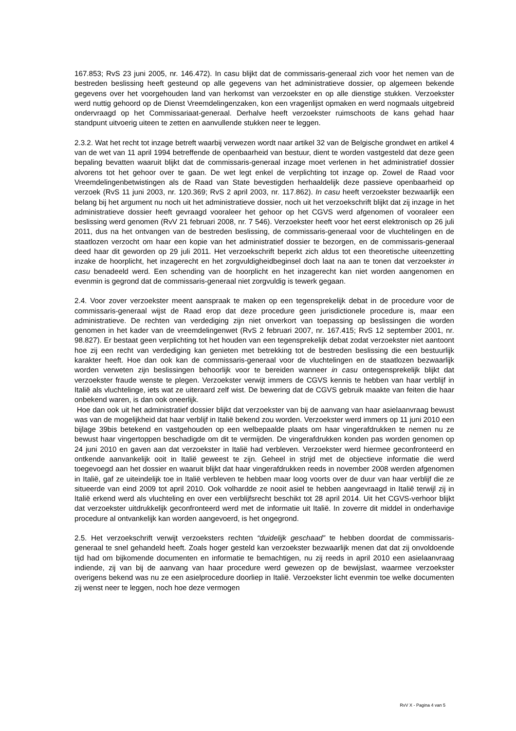167.853; RvS 23 juni 2005, nr. 146.472). In casu blijkt dat de commissaris-generaal zich voor het nemen van de bestreden beslissing heeft gesteund op alle gegevens van het administratieve dossier, op algemeen bekende gegevens over het voorgehouden land van herkomst van verzoekster en op alle dienstige stukken. Verzoekster werd nuttig gehoord op de Dienst Vreemdelingenzaken, kon een vragenlijst opmaken en werd nogmaals uitgebreid ondervraagd op het Commissariaat-generaal. Derhalve heeft verzoekster ruimschoots de kans gehad haar standpunt uitvoerig uiteen te zetten en aanvullende stukken neer te leggen.
2.3.2. Wat het recht tot inzage betreft waarbij verwezen wordt naar artikel 32 van de Belgische grondwet en artikel 4 van de wet van 11 april 1994 betreffende de openbaarheid van bestuur, dient te worden vastgesteld dat deze geen bepaling bevatten waaruit blijkt dat de commissaris-generaal inzage moet verlenen in het administratief dossier alvorens tot het gehoor over te gaan. De wet legt enkel de verplichting tot inzage op. Zowel de Raad voor Vreemdelingenbetwistingen als de Raad van State bevestigden herhaaldelijk deze passieve openbaarheid op verzoek (RvS 11 juni 2003, nr. 120.369; RvS 2 april 2003, nr. 117.862). In casu heeft verzoekster bezwaarlijk een belang bij het argument nu noch uit het administratieve dossier, noch uit het verzoekschrift blijkt dat zij inzage in het administratieve dossier heeft gevraagd vooraleer het gehoor op het CGVS werd afgenomen of vooraleer een beslissing werd genomen (RvV 21 februari 2008, nr. 7 546). Verzoekster heeft voor het eerst elektronisch op 26 juli 2011, dus na het ontvangen van de bestreden beslissing, de commissaris-generaal voor de vluchtelingen en de staatlozen verzocht om haar een kopie van het administratief dossier te bezorgen, en de commissaris-generaal deed haar dit geworden op 29 juli 2011. Het verzoekschrift beperkt zich aldus tot een theoretische uiteenzetting inzake de hoorplicht, het inzagerecht en het zorgvuldigheidbeginsel doch laat na aan te tonen dat verzoekster in casu benadeeld werd. Een schending van de hoorplicht en het inzagerecht kan niet worden aangenomen en evenmin is gegrond dat de commissaris-generaal niet zorgvuldig is tewerk gegaan.
2.4. Voor zover verzoekster meent aanspraak te maken op een tegensprekelijk debat in de procedure voor de commissaris-generaal wijst de Raad erop dat deze procedure geen jurisdictionele procedure is, maar een administratieve. De rechten van verdediging zijn niet onverkort van toepassing op beslissingen die worden genomen in het kader van de vreemdelingenwet (RvS 2 februari 2007, nr. 167.415; RvS 12 september 2001, nr. 98.827). Er bestaat geen verplichting tot het houden van een tegensprekelijk debat zodat verzoekster niet aantoont hoe zij een recht van verdediging kan genieten met betrekking tot de bestreden beslissing die een bestuurlijk karakter heeft. Hoe dan ook kan de commissaris-generaal voor de vluchtelingen en de staatlozen bezwaarlijk worden verweten zijn beslissingen behoorlijk voor te bereiden wanneer in casu ontegensprekelijk blijkt dat verzoekster fraude wenste te plegen. Verzoekster verwijt immers de CGVS kennis te hebben van haar verblijf in Italië als vluchtelinge, iets wat ze uiteraard zelf wist. De bewering dat de CGVS gebruik maakte van feiten die haar onbekend waren, is dan ook oneerlijk.
Hoe dan ook uit het administratief dossier blijkt dat verzoekster van bij de aanvang van haar asielaanvraag bewust was van de mogelijkheid dat haar verblijf in Italië bekend zou worden. Verzoekster werd immers op 11 juni 2010 een bijlage 39bis betekend en vastgehouden op een welbepaalde plaats om haar vingerafdrukken te nemen nu ze bewust haar vingertoppen beschadigde om dit te vermijden. De vingerafdrukken konden pas worden genomen op 24 juni 2010 en gaven aan dat verzoekster in Italië had verbleven. Verzoekster werd hiermee geconfronteerd en ontkende aanvankelijk ooit in Italië geweest te zijn. Geheel in strijd met de objectieve informatie die werd toegevoegd aan het dossier en waaruit blijkt dat haar vingerafdrukken reeds in november 2008 werden afgenomen in Italië, gaf ze uiteindelijk toe in Italië verbleven te hebben maar loog voorts over de duur van haar verblijf die ze situeerde van eind 2009 tot april 2010. Ook volhardde ze nooit asiel te hebben aangevraagd in Italië terwijl zij in Italië erkend werd als vluchteling en over een verblijfsrecht beschikt tot 28 april 2014. Uit het CGVS-verhoor blijkt dat verzoekster uitdrukkelijk geconfronteerd werd met de informatie uit Italië. In zoverre dit middel in onderhavige procedure al ontvankelijk kan worden aangevoerd, is het ongegrond.
2.5. Het verzoekschrift verwijt verzoeksters rechten “duidelijk geschaad” te hebben doordat de commissaris-generaal te snel gehandeld heeft. Zoals hoger gesteld kan verzoekster bezwaarlijk menen dat dat zij onvoldoende tijd had om bijkomende documenten en informatie te bemachtigen, nu zij reeds in april 2010 een asielaanvraag indiende, zij van bij de aanvang van haar procedure werd gewezen op de bewijslast, waarmee verzoekster overigens bekend was nu ze een asielprocedure doorliep in Italië. Verzoekster licht evenmin toe welke documenten zij wenst neer te leggen, noch hoe deze vermogen
RvV X - Pagina 4 van 5